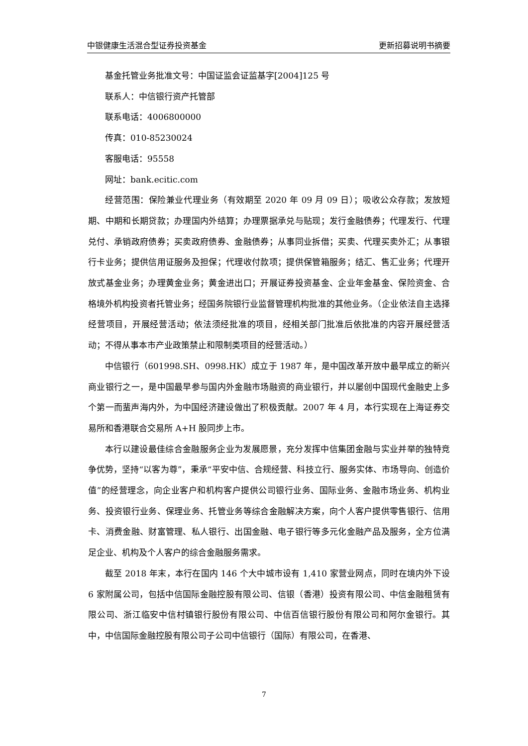中银健康生活混合型证券投资基金 更新招募说明书摘要
基金托管业务批准文号：中国证监会证监基字[2004]125 号
联系人：中信银行资产托管部
联系电话：4006800000
传真：010-85230024
客服电话：95558
网址：bank.ecitic.com
经营范围：保险兼业代理业务（有效期至 2020 年 09 月 09 日）；吸收公众存款；发放短期、中期和长期贷款；办理国内外结算；办理票据承兑与贴现；发行金融债券；代理发行、代理兑付、承销政府债券；买卖政府债券、金融债券；从事同业拆借；买卖、代理买卖外汇；从事银行卡业务；提供信用证服务及担保；代理收付款项；提供保管箱服务；结汇、售汇业务；代理开放式基金业务；办理黄金业务；黄金进出口；开展证券投资基金、企业年金基金、保险资金、合格境外机构投资者托管业务；经国务院银行业监督管理机构批准的其他业务。（企业依法自主选择经营项目，开展经营活动；依法须经批准的项目，经相关部门批准后依批准的内容开展经营活动；不得从事本市产业政策禁止和限制类项目的经营活动。）
中信银行（601998.SH、0998.HK）成立于 1987 年，是中国改革开放中最早成立的新兴商业银行之一，是中国最早参与国内外金融市场融资的商业银行，并以屡创中国现代金融史上多个第一而蜚声海内外，为中国经济建设做出了积极贡献。2007 年 4 月，本行实现在上海证券交易所和香港联合交易所 A+H 股同步上市。
本行以建设最佳综合金融服务企业为发展愿景，充分发挥中信集团金融与实业并举的独特竞争优势，坚持“以客为尊”，秉承“平安中信、合规经营、科技立行、服务实体、市场导向、创造价值”的经营理念，向企业客户和机构客户提供公司银行业务、国际业务、金融市场业务、机构业务、投资银行业务、保理业务、托管业务等综合金融解决方案，向个人客户提供零售银行、信用卡、消费金融、财富管理、私人银行、出国金融、电子银行等多元化金融产品及服务，全方位满足企业、机构及个人客户的综合金融服务需求。
截至 2018 年末，本行在国内 146 个大中城市设有 1,410 家营业网点，同时在境内外下设 6 家附属公司，包括中信国际金融控股有限公司、信银（香港）投资有限公司、中信金融租赁有限公司、浙江临安中信村镇银行股份有限公司、中信百信银行股份有限公司和阿尔金银行。其中，中信国际金融控股有限公司子公司中信银行（国际）有限公司，在香港、
7